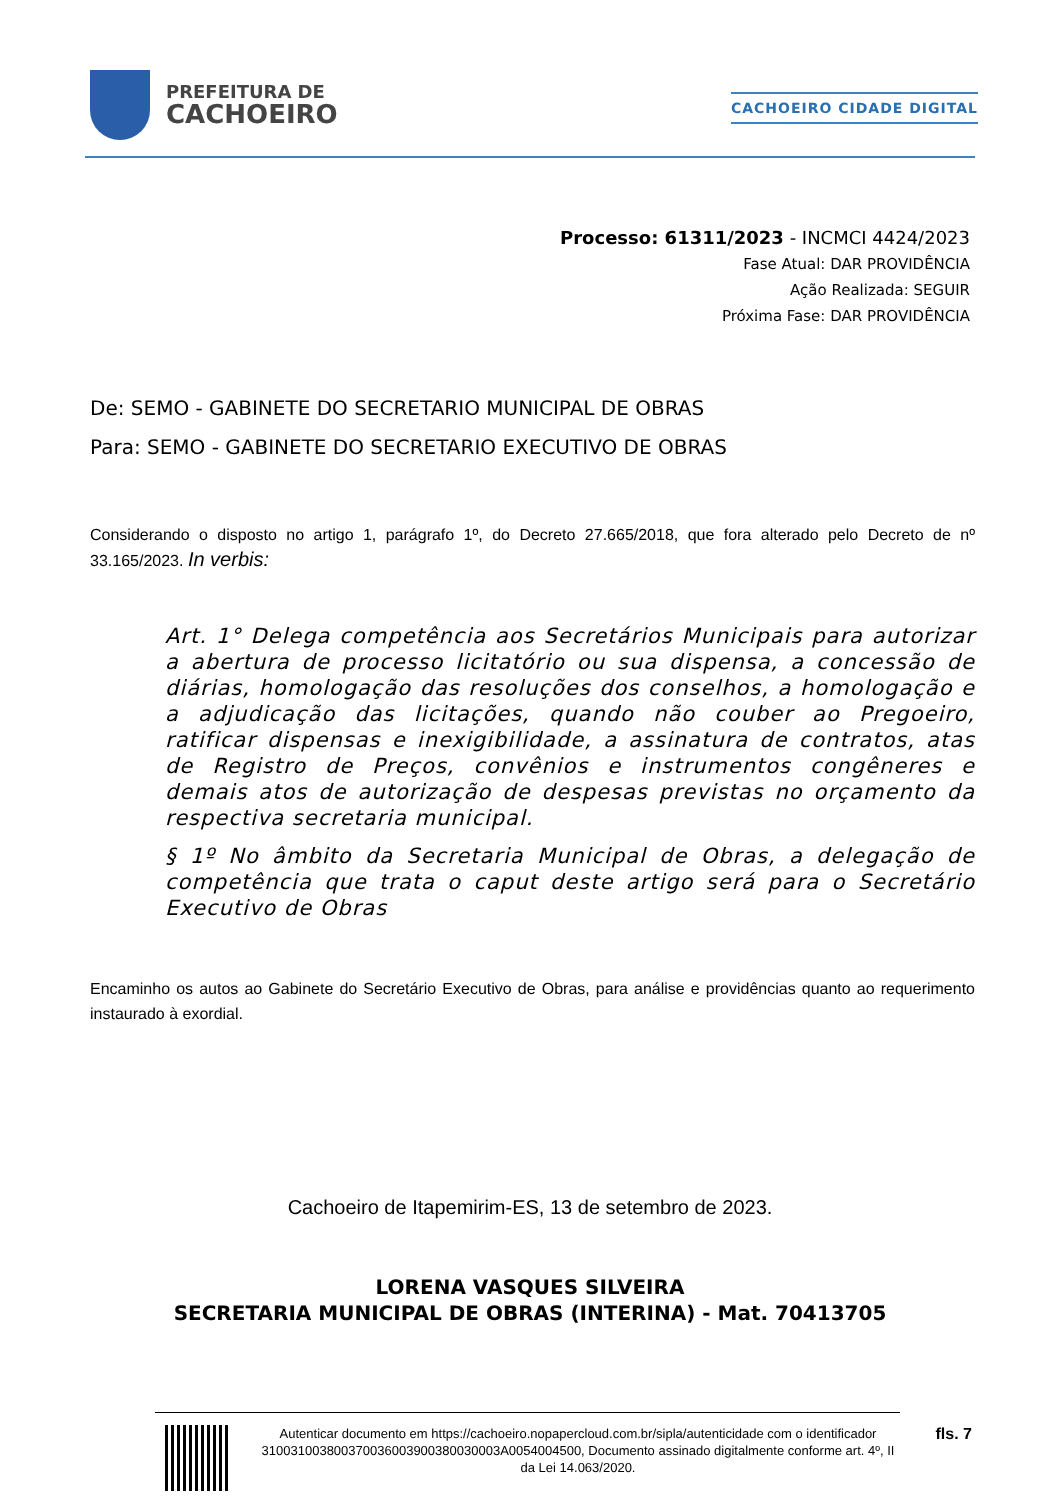PREFEITURA DE
CACHOEIRO
CACHOEIRO CIDADE DIGITAL
Processo: 61311/2023 - INCMCI 4424/2023
Fase Atual: DAR PROVIDÊNCIA
Ação Realizada: SEGUIR
Próxima Fase: DAR PROVIDÊNCIA
De: SEMO - GABINETE DO SECRETARIO MUNICIPAL DE OBRAS
Para: SEMO - GABINETE DO SECRETARIO EXECUTIVO DE OBRAS
Considerando o disposto no artigo 1, parágrafo 1º, do Decreto 27.665/2018, que fora alterado pelo Decreto de nº 33.165/2023. In verbis:
Art. 1° Delega competência aos Secretários Municipais para autorizar a abertura de processo licitatório ou sua dispensa, a concessão de diárias, homologação das resoluções dos conselhos, a homologação e a adjudicação das licitações, quando não couber ao Pregoeiro, ratificar dispensas e inexigibilidade, a assinatura de contratos, atas de Registro de Preços, convênios e instrumentos congêneres e demais atos de autorização de despesas previstas no orçamento da respectiva secretaria municipal.
§ 1º No âmbito da Secretaria Municipal de Obras, a delegação de competência que trata o caput deste artigo será para o Secretário Executivo de Obras
Encaminho os autos ao Gabinete do Secretário Executivo de Obras, para análise e providências quanto ao requerimento instaurado à exordial.
Cachoeiro de Itapemirim-ES, 13 de setembro de 2023.
LORENA VASQUES SILVEIRA
SECRETARIA MUNICIPAL DE OBRAS (INTERINA) - Mat. 70413705
Autenticar documento em https://cachoeiro.nopapercloud.com.br/sipla/autenticidade com o identificador 310031003800370036003900380030003A0054004500, Documento assinado digitalmente conforme art. 4º, II da Lei 14.063/2020.
fls. 7